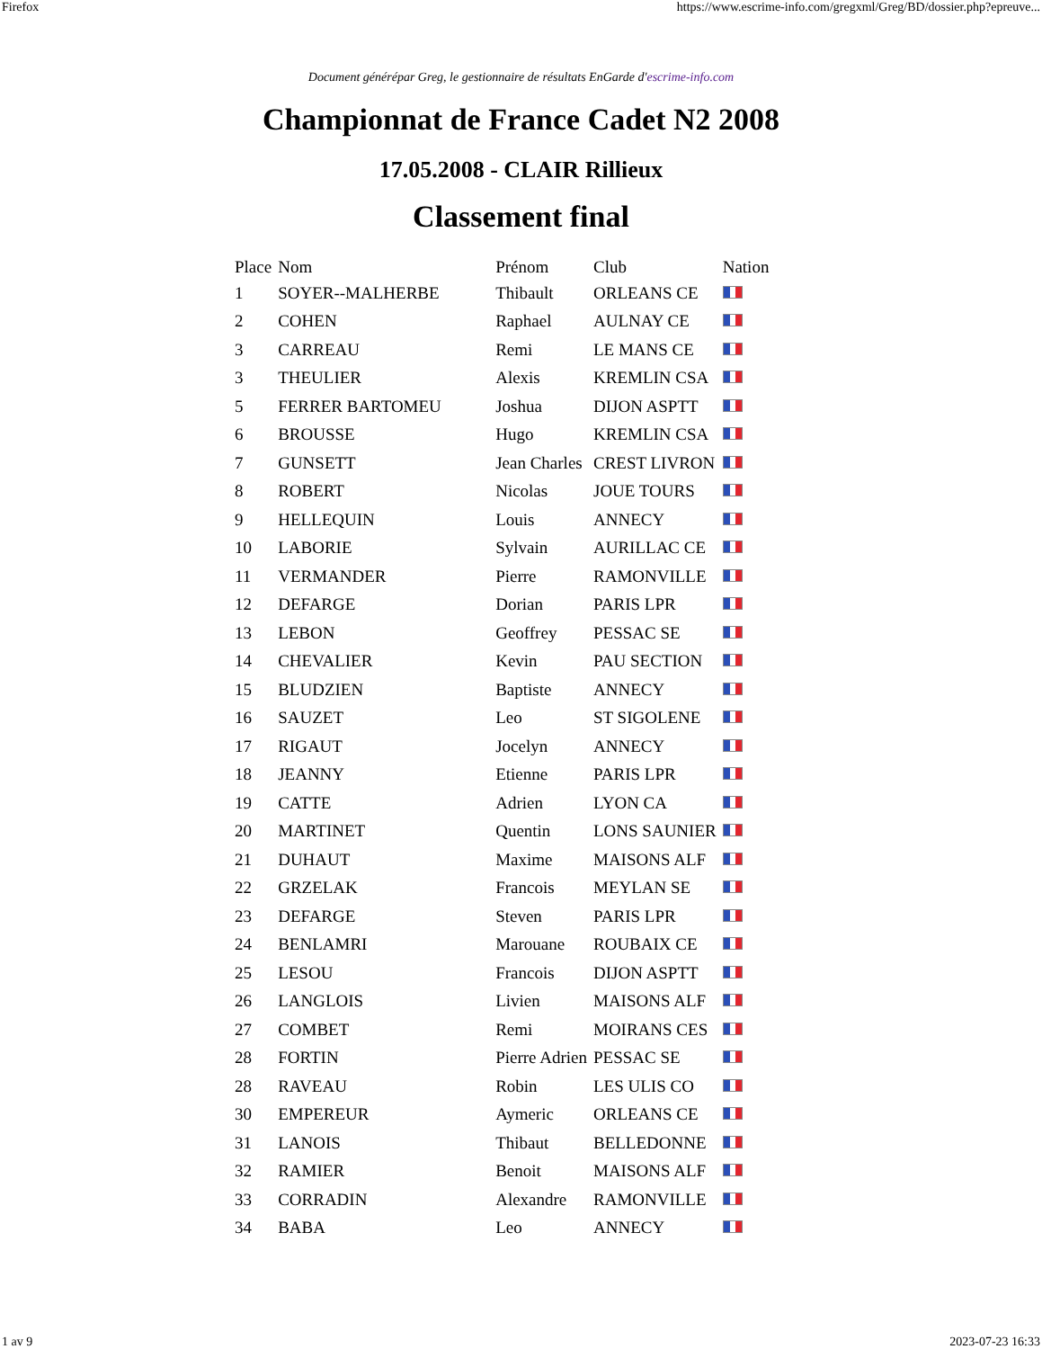Firefox https://www.escrime-info.com/gregxml/Greg/BD/dossier.php?epreuve...
Document générépar Greg, le gestionnaire de résultats EnGarde d'escrime-info.com
Championnat de France Cadet N2 2008
17.05.2008 - CLAIR Rillieux
Classement final
| Place | Nom | Prénom | Club | Nation |
| --- | --- | --- | --- | --- |
| 1 | SOYER--MALHERBE | Thibault | ORLEANS CE | |
| 2 | COHEN | Raphael | AULNAY CE | |
| 3 | CARREAU | Remi | LE MANS CE | |
| 3 | THEULIER | Alexis | KREMLIN CSA | |
| 5 | FERRER BARTOMEU | Joshua | DIJON ASPTT | |
| 6 | BROUSSE | Hugo | KREMLIN CSA | |
| 7 | GUNSETT | Jean Charles | CREST LIVRON | |
| 8 | ROBERT | Nicolas | JOUE TOURS | |
| 9 | HELLEQUIN | Louis | ANNECY | |
| 10 | LABORIE | Sylvain | AURILLAC CE | |
| 11 | VERMANDER | Pierre | RAMONVILLE | |
| 12 | DEFARGE | Dorian | PARIS LPR | |
| 13 | LEBON | Geoffrey | PESSAC SE | |
| 14 | CHEVALIER | Kevin | PAU SECTION | |
| 15 | BLUDZIEN | Baptiste | ANNECY | |
| 16 | SAUZET | Leo | ST SIGOLENE | |
| 17 | RIGAUT | Jocelyn | ANNECY | |
| 18 | JEANNY | Etienne | PARIS LPR | |
| 19 | CATTE | Adrien | LYON CA | |
| 20 | MARTINET | Quentin | LONS SAUNIER | |
| 21 | DUHAUT | Maxime | MAISONS ALF | |
| 22 | GRZELAK | Francois | MEYLAN SE | |
| 23 | DEFARGE | Steven | PARIS LPR | |
| 24 | BENLAMRI | Marouane | ROUBAIX CE | |
| 25 | LESOU | Francois | DIJON ASPTT | |
| 26 | LANGLOIS | Livien | MAISONS ALF | |
| 27 | COMBET | Remi | MOIRANS CES | |
| 28 | FORTIN | Pierre Adrien | PESSAC SE | |
| 28 | RAVEAU | Robin | LES ULIS CO | |
| 30 | EMPEREUR | Aymeric | ORLEANS CE | |
| 31 | LANOIS | Thibaut | BELLEDONNE | |
| 32 | RAMIER | Benoit | MAISONS ALF | |
| 33 | CORRADIN | Alexandre | RAMONVILLE | |
| 34 | BABA | Leo | ANNECY | |
1 av 9 2023-07-23 16:33